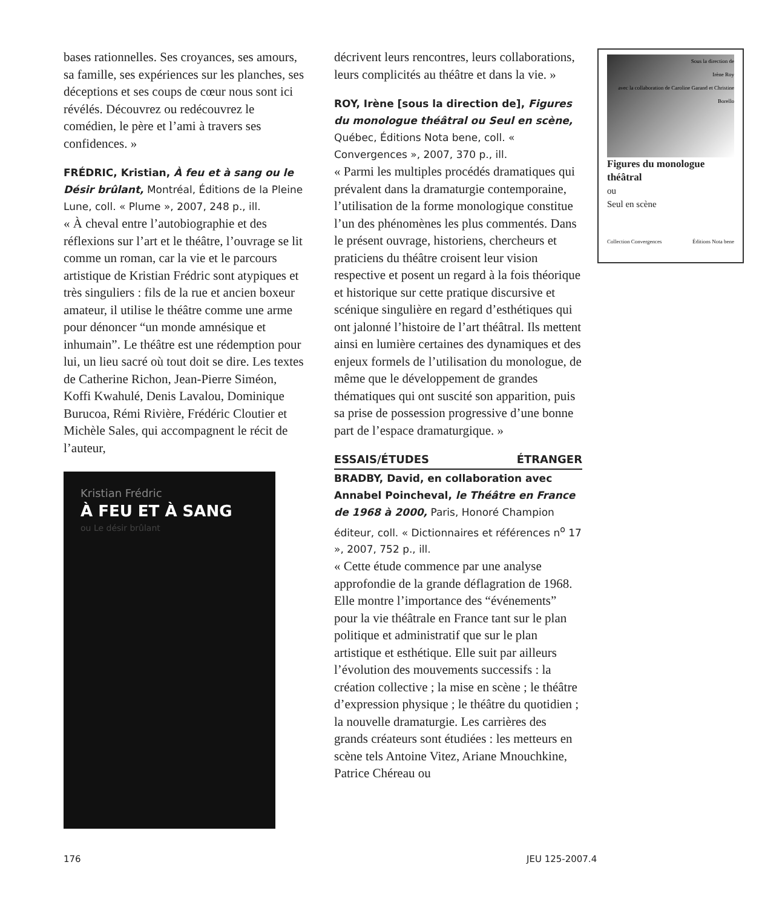bases rationnelles. Ses croyances, ses amours, sa famille, ses expériences sur les planches, ses déceptions et ses coups de cœur nous sont ici révélés. Découvrez ou redécouvrez le comédien, le père et l’ami à travers ses confidences. »
FRÉDRIC, Kristian, À feu et à sang ou le Désir brûlant, Montréal, Éditions de la Pleine Lune, coll. « Plume », 2007, 248 p., ill.
« À cheval entre l’autobiographie et des réflexions sur l’art et le théâtre, l’ouvrage se lit comme un roman, car la vie et le parcours artistique de Kristian Frédric sont atypiques et très singuliers : fils de la rue et ancien boxeur amateur, il utilise le théâtre comme une arme pour dénoncer “un monde amnésique et inhumain”. Le théâtre est une rédemption pour lui, un lieu sacré où tout doit se dire. Les textes de Catherine Richon, Jean-Pierre Siméon, Koffi Kwahulé, Denis Lavalou, Dominique Burucoa, Rémi Rivière, Frédéric Cloutier et Michèle Sales, qui accompagnent le récit de l’auteur,
Kristian Frédric
À FEU ET À SANG
ou Le désir brûlant
décrivent leurs rencontres, leurs collaborations, leurs complicités au théâtre et dans la vie. »
ROY, Irène [sous la direction de], Figures du monologue théâtral ou Seul en scène, Québec, Éditions Nota bene, coll. « Convergences », 2007, 370 p., ill.
« Parmi les multiples procédés dramatiques qui prévalent dans la dramaturgie contemporaine, l’utilisation de la forme monologique constitue l’un des phénomènes les plus commentés. Dans le présent ouvrage, historiens, chercheurs et praticiens du théâtre croisent leur vision respective et posent un regard à la fois théorique et historique sur cette pratique discursive et scénique singulière en regard d’esthétiques qui ont jalonné l’histoire de l’art théâtral. Ils mettent ainsi en lumière certaines des dynamiques et des enjeux formels de l’utilisation du monologue, de même que le développement de grandes thématiques qui ont suscité son apparition, puis sa prise de possession progressive d’une bonne part de l’espace dramaturgique. »
ESSAIS/ÉTUDES ÉTRANGER
BRADBY, David, en collaboration avec Annabel Poincheval, le Théâtre en France de 1968 à 2000, Paris, Honoré Champion éditeur, coll. « Dictionnaires et références n<sup>o</sup> 17 », 2007, 752 p., ill.
« Cette étude commence par une analyse approfondie de la grande déflagration de 1968. Elle montre l’importance des “événements” pour la vie théâtrale en France tant sur le plan politique et administratif que sur le plan artistique et esthétique. Elle suit par ailleurs l’évolution des mouvements successifs : la création collective ; la mise en scène ; le théâtre d’expression physique ; le théâtre du quotidien ; la nouvelle dramaturgie. Les carrières des grands créateurs sont étudiées : les metteurs en scène tels Antoine Vitez, Ariane Mnouchkine, Patrice Chéreau ou
Sous la direction de
Irène Roy
avec la collaboration de Caroline Garand et Christine Borello
Figures du monologue théâtral
ou
Seul en scène
Collection Convergences Éditions Nota bene
176 JEU 125-2007.4